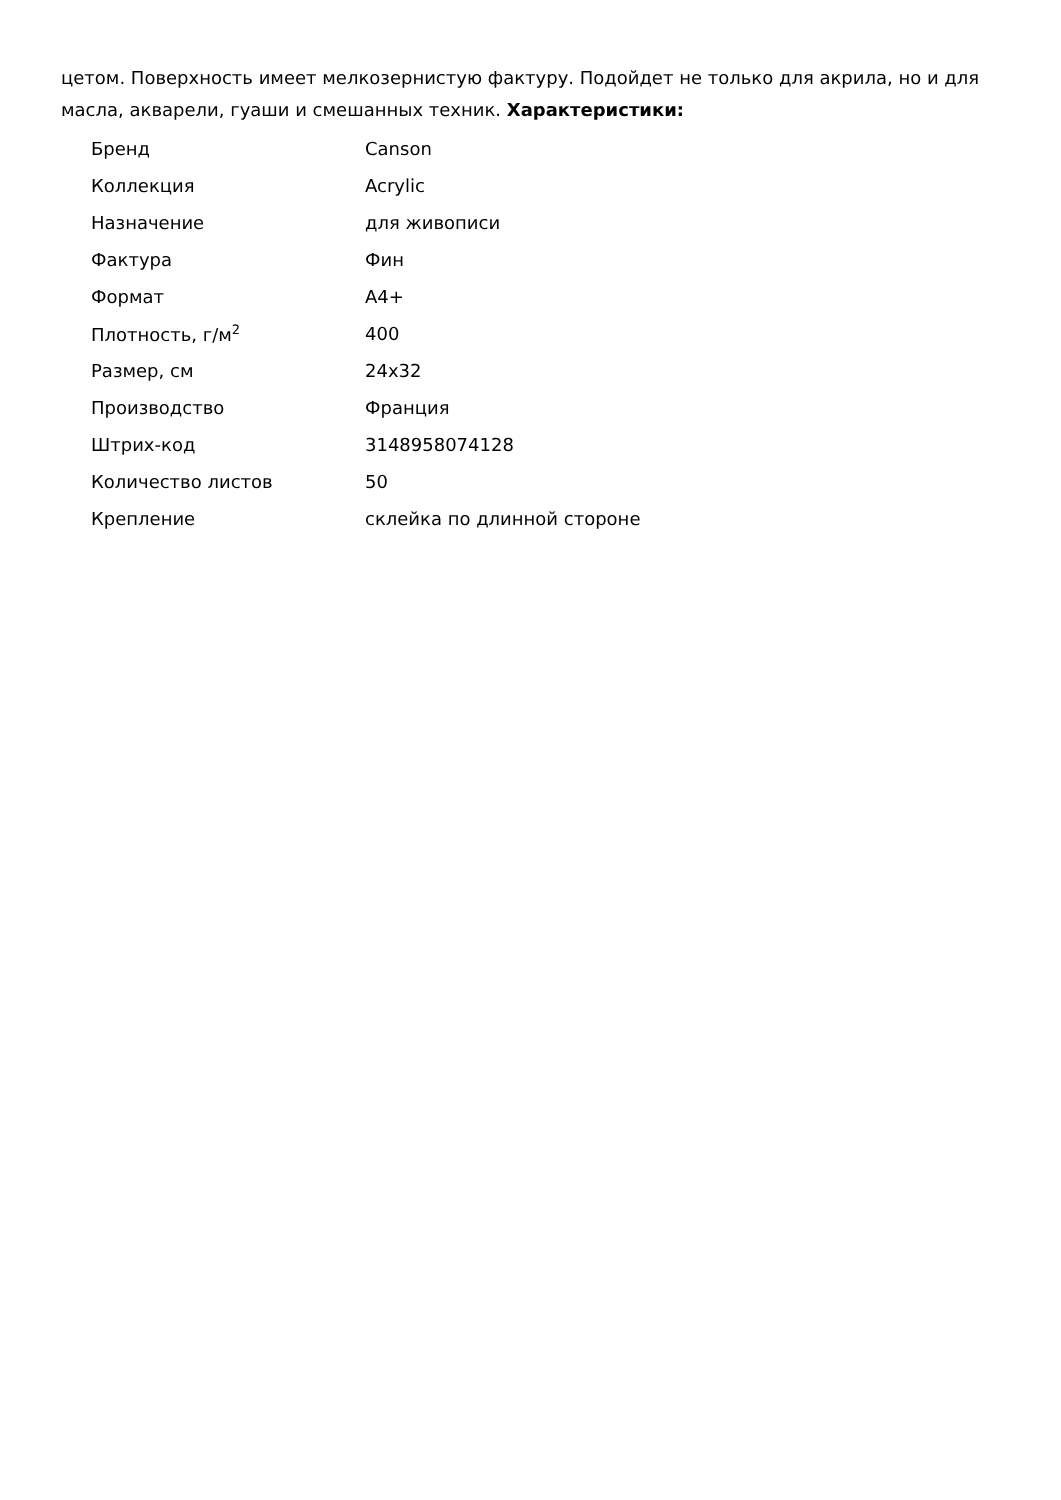цетом. Поверхность имеет мелкозернистую фактуру. Подойдет не только для акрила, но и для масла, акварели, гуаши и смешанных техник. Характеристики:
| Бренд | Canson |
| Коллекция | Acrylic |
| Назначение | для живописи |
| Фактура | Фин |
| Формат | А4+ |
| Плотность, г/м<sup>2</sup> | 400 |
| Размер, см | 24x32 |
| Производство | Франция |
| Штрих-код | 3148958074128 |
| Количество листов | 50 |
| Крепление | склейка по длинной стороне |